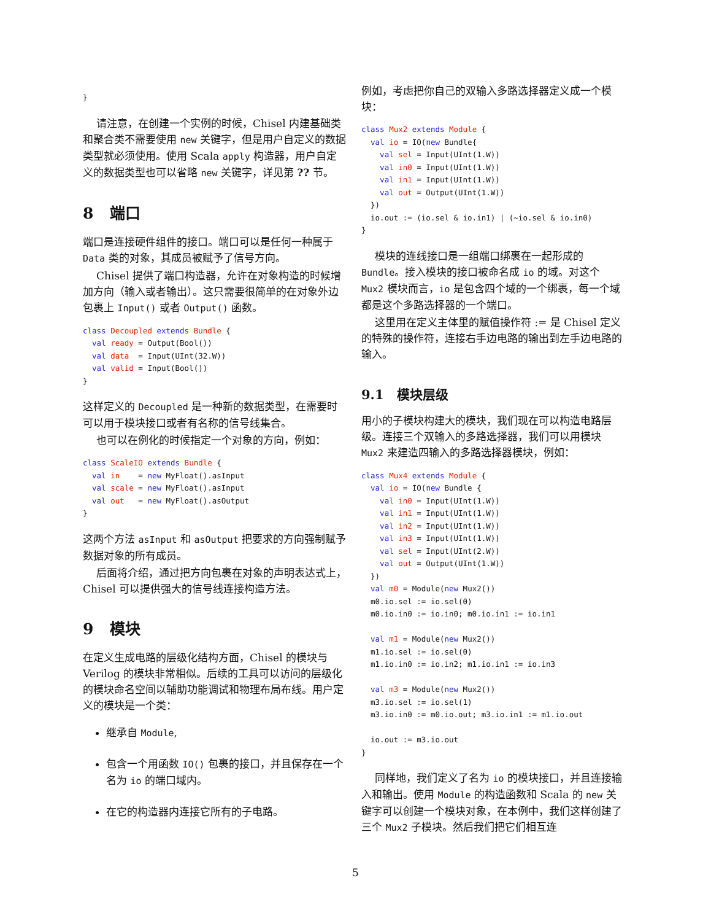}
请注意，在创建一个实例的时候，Chisel 内建基础类和聚合类不需要使用 new 关键字，但是用户自定义的数据类型就必须使用。使用 Scala apply 构造器，用户自定义的数据类型也可以省略 new 关键字，详见第 ?? 节。
8 端口
端口是连接硬件组件的接口。端口可以是任何一种属于 Data 类的对象，其成员被赋予了信号方向。
Chisel 提供了端口构造器，允许在对象构造的时候增加方向（输入或者输出）。这只需要很简单的在对象外边包裹上 Input() 或者 Output() 函数。
class Decoupled extends Bundle {
  val ready = Output(Bool())
  val data  = Input(UInt(32.W))
  val valid = Input(Bool())
}
这样定义的 Decoupled 是一种新的数据类型，在需要时可以用于模块接口或者有名称的信号线集合。
也可以在例化的时候指定一个对象的方向，例如：
class ScaleIO extends Bundle {
  val in    = new MyFloat().asInput
  val scale = new MyFloat().asInput
  val out   = new MyFloat().asOutput
}
这两个方法 asInput 和 asOutput 把要求的方向强制赋予数据对象的所有成员。
后面将介绍，通过把方向包裹在对象的声明表达式上，Chisel 可以提供强大的信号线连接构造方法。
9 模块
在定义生成电路的层级化结构方面，Chisel 的模块与 Verilog 的模块非常相似。后续的工具可以访问的层级化的模块命名空间以辅助功能调试和物理布局布线。用户定义的模块是一个类：
继承自 Module,
包含一个用函数 IO() 包裹的接口，并且保存在一个名为 io 的端口域内。
在它的构造器内连接它所有的子电路。
例如，考虑把你自己的双输入多路选择器定义成一个模块：
class Mux2 extends Module {
  val io = IO(new Bundle{
    val sel = Input(UInt(1.W))
    val in0 = Input(UInt(1.W))
    val in1 = Input(UInt(1.W))
    val out = Output(UInt(1.W))
  })
  io.out := (io.sel & io.in1) | (~io.sel & io.in0)
}
模块的连线接口是一组端口绑裹在一起形成的 Bundle。接入模块的接口被命名成 io 的域。对这个 Mux2 模块而言，io 是包含四个域的一个绑裹，每一个域都是这个多路选择器的一个端口。
这里用在定义主体里的赋值操作符 := 是 Chisel 定义的特殊的操作符，连接右手边电路的输出到左手边电路的输入。
9.1 模块层级
用小的子模块构建大的模块，我们现在可以构造电路层级。连接三个双输入的多路选择器，我们可以用模块 Mux2 来建造四输入的多路选择器模块，例如：
class Mux4 extends Module {
  val io = IO(new Bundle {
    val in0 = Input(UInt(1.W))
    val in1 = Input(UInt(1.W))
    val in2 = Input(UInt(1.W))
    val in3 = Input(UInt(1.W))
    val sel = Input(UInt(2.W))
    val out = Output(UInt(1.W))
  })
  val m0 = Module(new Mux2())
  m0.io.sel := io.sel(0)
  m0.io.in0 := io.in0; m0.io.in1 := io.in1

  val m1 = Module(new Mux2())
  m1.io.sel := io.sel(0)
  m1.io.in0 := io.in2; m1.io.in1 := io.in3

  val m3 = Module(new Mux2())
  m3.io.sel := io.sel(1)
  m3.io.in0 := m0.io.out; m3.io.in1 := m1.io.out

  io.out := m3.io.out
}
同样地，我们定义了名为 io 的模块接口，并且连接输入和输出。使用 Module 的构造函数和 Scala 的 new 关键字可以创建一个模块对象，在本例中，我们这样创建了三个 Mux2 子模块。然后我们把它们相互连
5